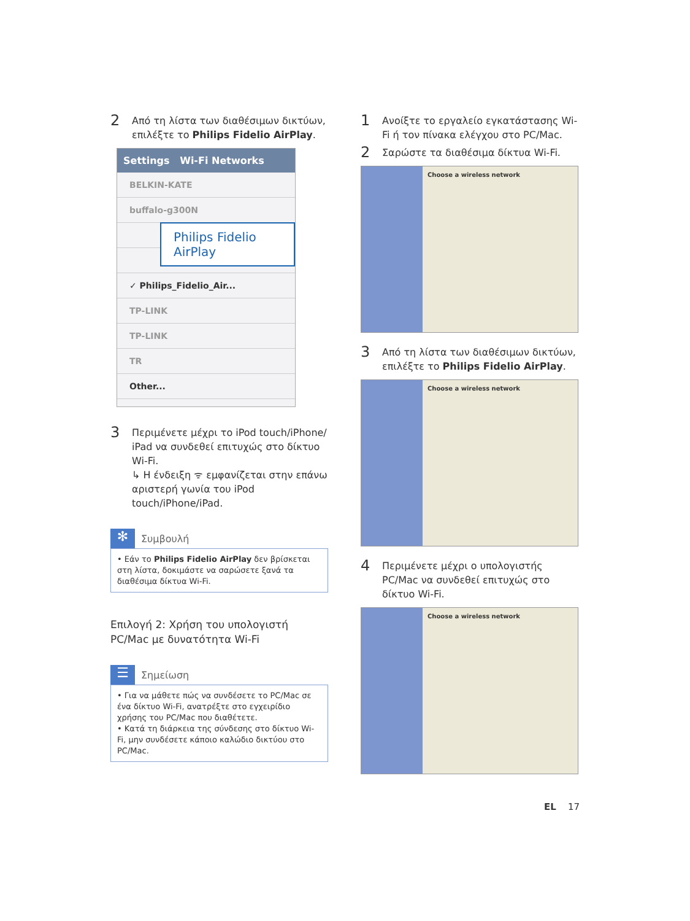2 Από τη λίστα των διαθέσιμων δικτύων, επιλέξτε το Philips Fidelio AirPlay.
Settings Wi-Fi Networks
BELKIN-KATE
buffalo-g300N
✓ Philips_Fidelio_Air...
TP-LINK
TP-LINK
TR
Other...
Philips Fidelio AirPlay
3 Περιμένετε μέχρι το iPod touch/iPhone/ iPad να συνδεθεί επιτυχώς στο δίκτυο Wi-Fi.
↳ Η ένδειξη ᯤ εμφανίζεται στην επάνω αριστερή γωνία του iPod touch/iPhone/iPad.
✻ Συμβουλή
• Εάν το Philips Fidelio AirPlay δεν βρίσκεται στη λίστα, δοκιμάστε να σαρώσετε ξανά τα διαθέσιμα δίκτυα Wi-Fi.
Επιλογή 2: Χρήση του υπολογιστή PC/Mac με δυνατότητα Wi-Fi
☰ Σημείωση
• Για να μάθετε πώς να συνδέσετε το PC/Mac σε ένα δίκτυο Wi-Fi, ανατρέξτε στο εγχειρίδιο χρήσης του PC/Mac που διαθέτετε.
• Κατά τη διάρκεια της σύνδεσης στο δίκτυο Wi-Fi, μην συνδέσετε κάποιο καλώδιο δικτύου στο PC/Mac.
1 Ανοίξτε το εργαλείο εγκατάστασης Wi-Fi ή τον πίνακα ελέγχου στο PC/Mac.
2 Σαρώστε τα διαθέσιμα δίκτυα Wi-Fi.
Choose a wireless network
3 Από τη λίστα των διαθέσιμων δικτύων, επιλέξτε το Philips Fidelio AirPlay.
Choose a wireless network
4 Περιμένετε μέχρι ο υπολογιστής PC/Mac να συνδεθεί επιτυχώς στο δίκτυο Wi-Fi.
Choose a wireless network
EL 17